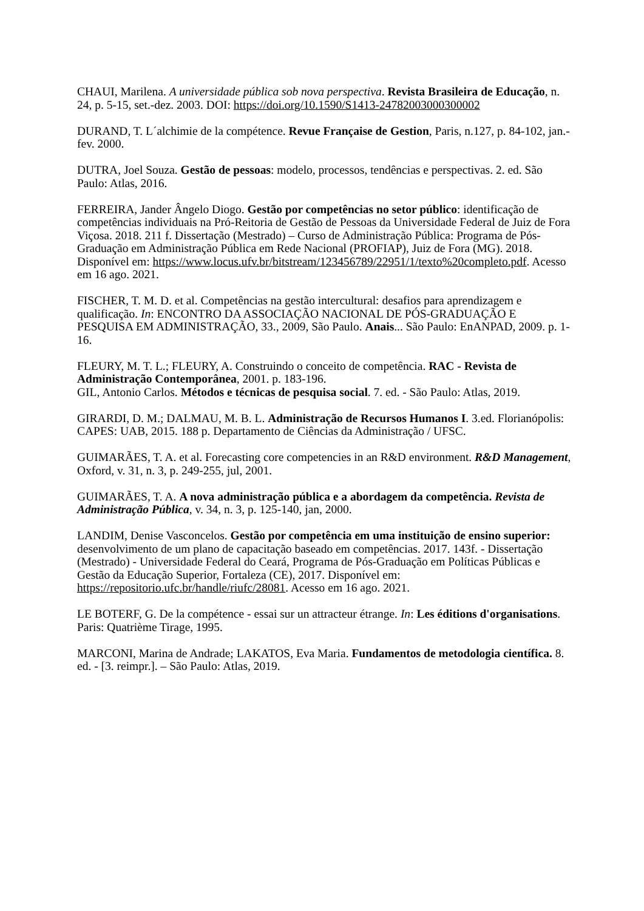CHAUI, Marilena. A universidade pública sob nova perspectiva. Revista Brasileira de Educação, n. 24, p. 5-15, set.-dez. 2003. DOI: https://doi.org/10.1590/S1413-24782003000300002
DURAND, T. L´alchimie de la compétence. Revue Française de Gestion, Paris, n.127, p. 84-102, jan.-fev. 2000.
DUTRA, Joel Souza. Gestão de pessoas: modelo, processos, tendências e perspectivas. 2. ed. São Paulo: Atlas, 2016.
FERREIRA, Jander Ângelo Diogo. Gestão por competências no setor público: identificação de competências individuais na Pró-Reitoria de Gestão de Pessoas da Universidade Federal de Juiz de Fora Viçosa. 2018. 211 f. Dissertação (Mestrado) – Curso de Administração Pública: Programa de Pós-Graduação em Administração Pública em Rede Nacional (PROFIAP), Juiz de Fora (MG). 2018. Disponível em: https://www.locus.ufv.br/bitstream/123456789/22951/1/texto%20completo.pdf. Acesso em 16 ago. 2021.
FISCHER, T. M. D. et al. Competências na gestão intercultural: desafios para aprendizagem e qualificação. In: ENCONTRO DA ASSOCIAÇÃO NACIONAL DE PÓS-GRADUAÇÃO E PESQUISA EM ADMINISTRAÇÃO, 33., 2009, São Paulo. Anais... São Paulo: EnANPAD, 2009. p. 1-16.
FLEURY, M. T. L.; FLEURY, A. Construindo o conceito de competência. RAC - Revista de Administração Contemporânea, 2001. p. 183-196.
GIL, Antonio Carlos. Métodos e técnicas de pesquisa social. 7. ed. - São Paulo: Atlas, 2019.
GIRARDI, D. M.; DALMAU, M. B. L. Administração de Recursos Humanos I. 3.ed. Florianópolis: CAPES: UAB, 2015. 188 p. Departamento de Ciências da Administração / UFSC.
GUIMARÃES, T. A. et al. Forecasting core competencies in an R&D environment. R&D Management, Oxford, v. 31, n. 3, p. 249-255, jul, 2001.
GUIMARÃES, T. A. A nova administração pública e a abordagem da competência. Revista de Administração Pública, v. 34, n. 3, p. 125-140, jan, 2000.
LANDIM, Denise Vasconcelos. Gestão por competência em uma instituição de ensino superior: desenvolvimento de um plano de capacitação baseado em competências. 2017. 143f. - Dissertação (Mestrado) - Universidade Federal do Ceará, Programa de Pós-Graduação em Políticas Públicas e Gestão da Educação Superior, Fortaleza (CE), 2017. Disponível em: https://repositorio.ufc.br/handle/riufc/28081. Acesso em 16 ago. 2021.
LE BOTERF, G. De la compétence - essai sur un attracteur étrange. In: Les éditions d'organisations. Paris: Quatrième Tirage, 1995.
MARCONI, Marina de Andrade; LAKATOS, Eva Maria. Fundamentos de metodologia científica. 8. ed. - [3. reimpr.]. – São Paulo: Atlas, 2019.